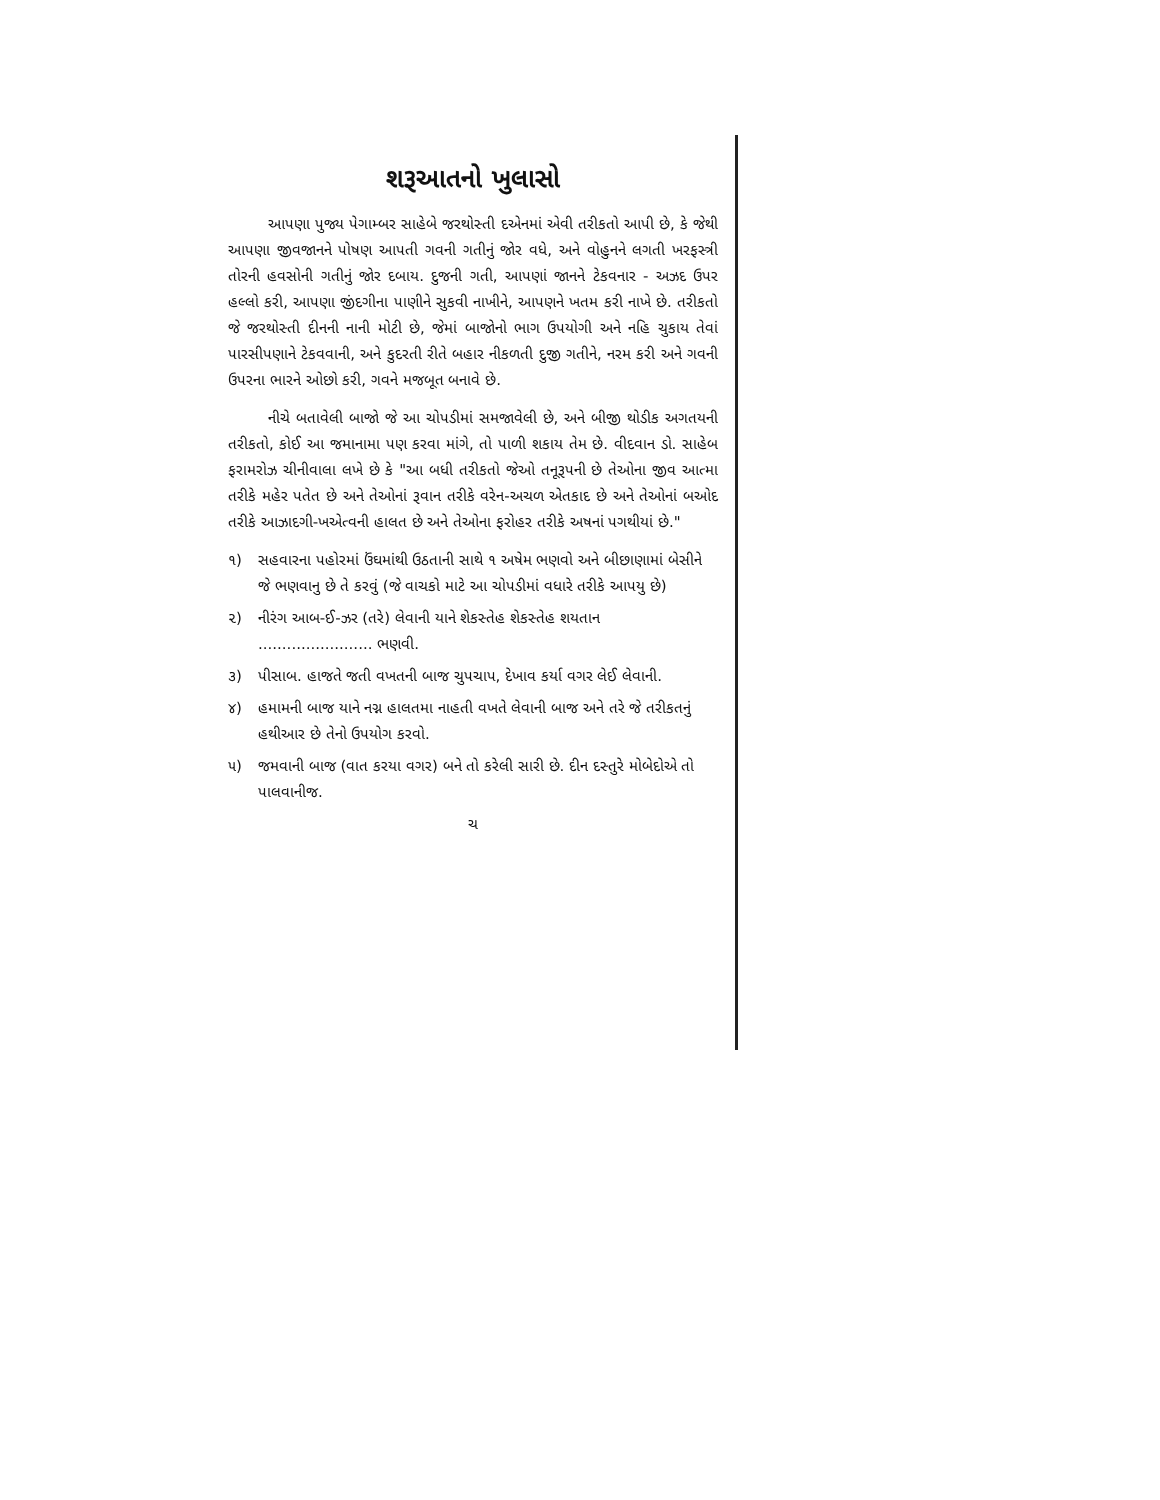શરૂઆતનો ખુલાસો
આપણા પુજ્ય પેગામ્બર સાહેબે જરથોસ્તી દએનમાં એવી તરીકતો આપી છે, કે જેથી આપણા જીવજાનને પોષણ આપતી ગવની ગતીનું જોર વધે, અને વોહુનને લગતી ખરફસ્ત્રી તોરની હવસોની ગતીનું જોર દબાય. દુજની ગતી, આપણાં જાનને ટેકવનાર - અઝદ ઉપર હલ્લો કરી, આપણા જીંદગીના પાણીને સુકવી નાખીને, આપણને ખતમ કરી નાખે છે. તરીકતો જે જરથોસ્તી દીનની નાની મોટી છે, જેમાં બાજોનો ભાગ ઉપયોગી અને નહિ ચુકાય તેવાં પારસીપણાને ટેકવવાની, અને કુદરતી રીતે બહાર નીકળતી દુજી ગતીને, નરમ કરી અને ગવની ઉપરના ભારને ઓછો કરી, ગવને મજબૂત બનાવે છે.
નીચે બતાવેલી બાજો જે આ ચોપડીમાં સમજાવેલી છે, અને બીજી થોડીક અગતયની તરીકતો, કોઈ આ જમાનામા પણ કરવા માંગે, તો પાળી શકાય તેમ છે. વીદવાન ડો. સાહેબ ફરામરોઝ ચીનીવાલા લખે છે કે "આ બધી તરીકતો જેઓ તનૂરૂપની છે તેઓના જીવ આત્મા તરીકે મહેર પતેત છે અને તેઓનાં રૂવાન તરીકે વરેન-અચળ એતકાદ છે અને તેઓનાં બઓદ તરીકે આઝાદગી-ખએત્વની હાલત છે અને તેઓના ફરોહર તરીકે અષનાં પગથીયાં છે."
૧) સહવારના પહોરમાં ઉંઘમાંથી ઉઠતાની સાથે ૧ અષેમ ભણવો અને બીછાણામાં બેસીને જે ભણવાનુ છે તે કરવું (જે વાચકો માટે આ ચોપડીમાં વધારે તરીકે આપયુ છે)
૨) નીરંગ આબ-ઈ-ઝર (તરે) લેવાની યાને શેકસ્તેહ શેકસ્તેહ શયતાન ........................ ભણવી.
૩) પીસાબ. હાજતે જતી વખતની બાજ ચુપચાપ, દેખાવ કર્યા વગર લેઈ લેવાની.
૪) હમામની બાજ યાને નગ્ન હાલતમા નાહતી વખતે લેવાની બાજ અને તરે જે તરીકતનું હથીઆર છે તેનો ઉપયોગ કરવો.
૫) જમવાની બાજ (વાત કરયા વગર) બને તો કરેલી સારી છે. દીન દસ્તુરે મોબેદોએ તો પાલવાનીજ.
ચ